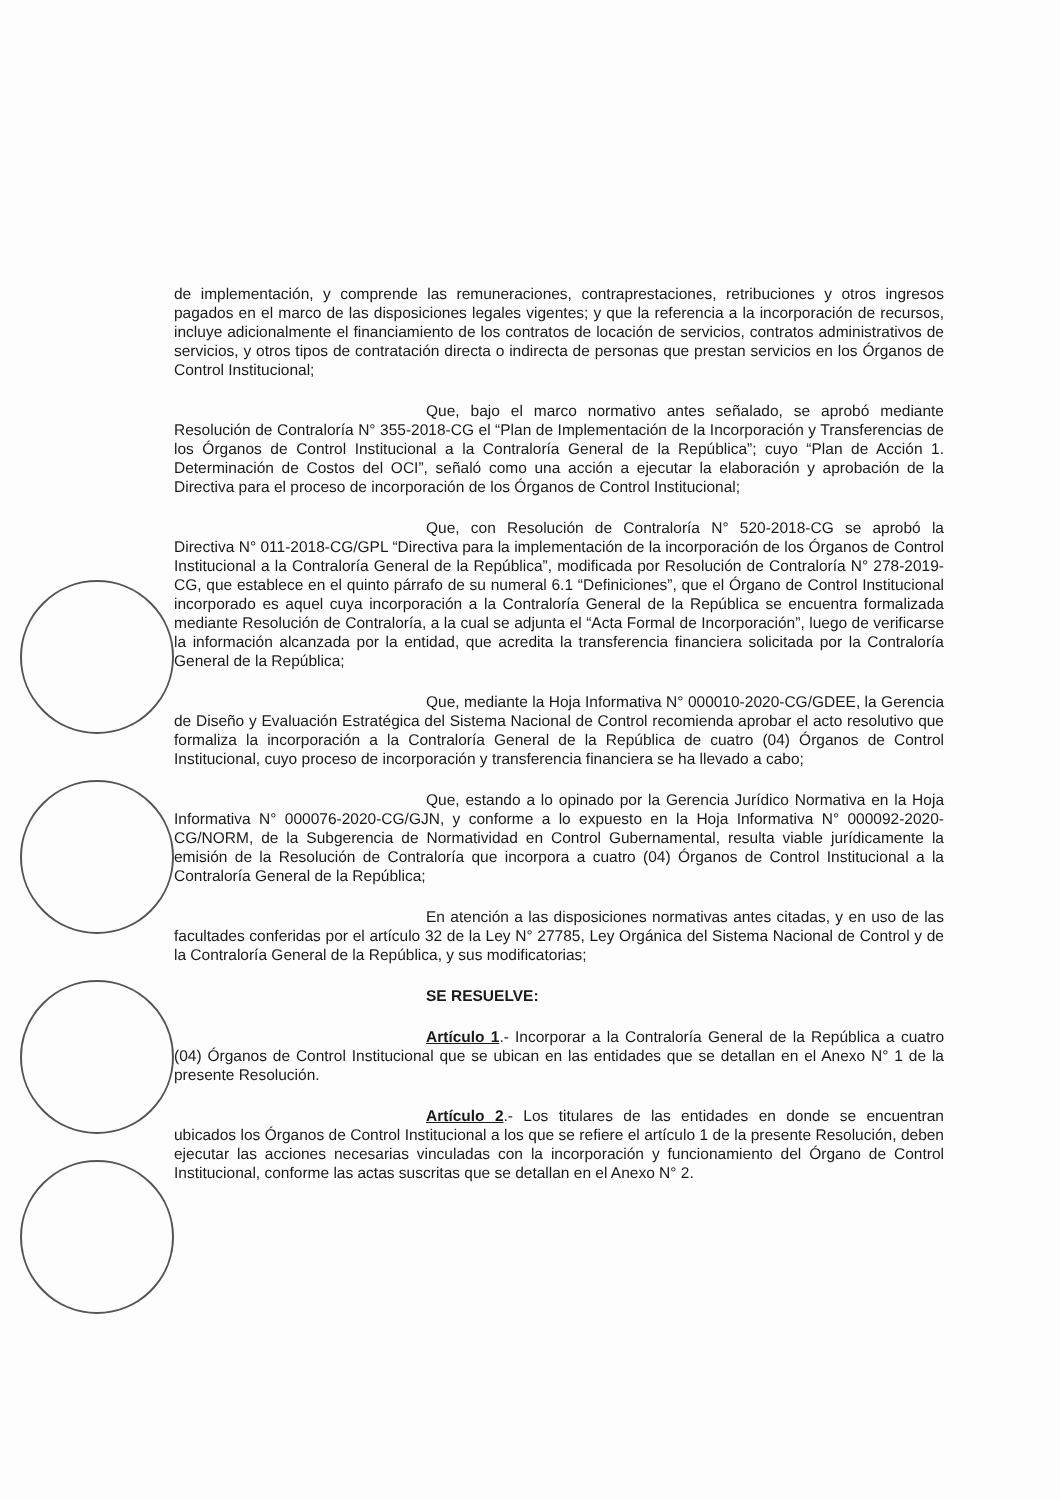de implementación, y comprende las remuneraciones, contraprestaciones, retribuciones y otros ingresos pagados en el marco de las disposiciones legales vigentes; y que la referencia a la incorporación de recursos, incluye adicionalmente el financiamiento de los contratos de locación de servicios, contratos administrativos de servicios, y otros tipos de contratación directa o indirecta de personas que prestan servicios en los Órganos de Control Institucional;
Que, bajo el marco normativo antes señalado, se aprobó mediante Resolución de Contraloría N° 355-2018-CG el “Plan de Implementación de la Incorporación y Transferencias de los Órganos de Control Institucional a la Contraloría General de la República”; cuyo “Plan de Acción 1. Determinación de Costos del OCI”, señaló como una acción a ejecutar la elaboración y aprobación de la Directiva para el proceso de incorporación de los Órganos de Control Institucional;
Que, con Resolución de Contraloría N° 520-2018-CG se aprobó la Directiva N° 011-2018-CG/GPL “Directiva para la implementación de la incorporación de los Órganos de Control Institucional a la Contraloría General de la República”, modificada por Resolución de Contraloría N° 278-2019-CG, que establece en el quinto párrafo de su numeral 6.1 “Definiciones”, que el Órgano de Control Institucional incorporado es aquel cuya incorporación a la Contraloría General de la República se encuentra formalizada mediante Resolución de Contraloría, a la cual se adjunta el “Acta Formal de Incorporación”, luego de verificarse la información alcanzada por la entidad, que acredita la transferencia financiera solicitada por la Contraloría General de la República;
Que, mediante la Hoja Informativa N° 000010-2020-CG/GDEE, la Gerencia de Diseño y Evaluación Estratégica del Sistema Nacional de Control recomienda aprobar el acto resolutivo que formaliza la incorporación a la Contraloría General de la República de cuatro (04) Órganos de Control Institucional, cuyo proceso de incorporación y transferencia financiera se ha llevado a cabo;
Que, estando a lo opinado por la Gerencia Jurídico Normativa en la Hoja Informativa N° 000076-2020-CG/GJN, y conforme a lo expuesto en la Hoja Informativa N° 000092-2020-CG/NORM, de la Subgerencia de Normatividad en Control Gubernamental, resulta viable jurídicamente la emisión de la Resolución de Contraloría que incorpora a cuatro (04) Órganos de Control Institucional a la Contraloría General de la República;
En atención a las disposiciones normativas antes citadas, y en uso de las facultades conferidas por el artículo 32 de la Ley N° 27785, Ley Orgánica del Sistema Nacional de Control y de la Contraloría General de la República, y sus modificatorias;
SE RESUELVE:
Artículo 1.- Incorporar a la Contraloría General de la República a cuatro (04) Órganos de Control Institucional que se ubican en las entidades que se detallan en el Anexo N° 1 de la presente Resolución.
Artículo 2.- Los titulares de las entidades en donde se encuentran ubicados los Órganos de Control Institucional a los que se refiere el artículo 1 de la presente Resolución, deben ejecutar las acciones necesarias vinculadas con la incorporación y funcionamiento del Órgano de Control Institucional, conforme las actas suscritas que se detallan en el Anexo N° 2.